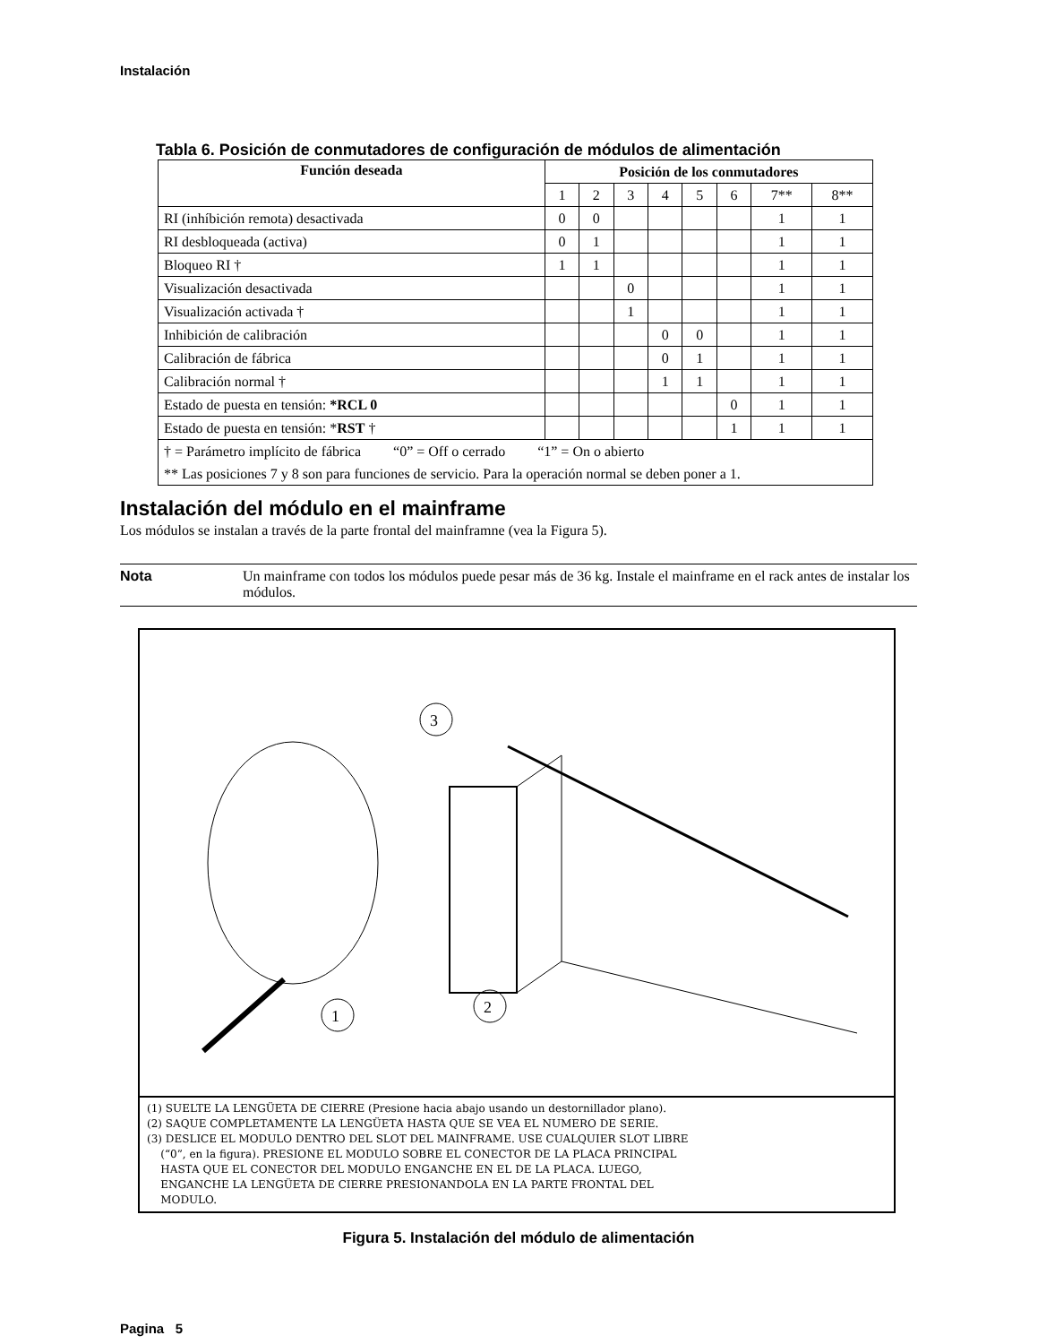Instalación
Tabla 6. Posición de conmutadores de configuración de módulos de alimentación
| Función deseada | Posición de los conmutadores | | | | | | | |
| --- | --- | --- | --- | --- | --- | --- | --- | --- |
| | 1 | 2 | 3 | 4 | 5 | 6 | 7** | 8** |
| RI (inhíbición remota) desactivada | 0 | 0 | | | | | 1 | 1 |
| RI desbloqueada (activa) | 0 | 1 | | | | | 1 | 1 |
| Bloqueo RI † | 1 | 1 | | | | | 1 | 1 |
| Visualización desactivada | | | 0 | | | | 1 | 1 |
| Visualización activada † | | | 1 | | | | 1 | 1 |
| Inhibición de calibración | | | | 0 | 0 | | 1 | 1 |
| Calibración de fábrica | | | | 0 | 1 | | 1 | 1 |
| Calibración normal † | | | | 1 | 1 | | 1 | 1 |
| Estado de puesta en tensión: *RCL 0 | | | | | | 0 | 1 | 1 |
| Estado de puesta en tensión: * RST † | | | | | | 1 | 1 | 1 |
| † = Parámetro implícito de fábrica “0” = Off o cerrado “1” = On o abierto | | | | | | | | |
| ** Las posiciones 7 y 8 son para funciones de servicio. Para la operación normal se deben poner a 1. | | | | | | | | |
Instalación del módulo en el mainframe
Los módulos se instalan a través de la parte frontal del mainframne (vea la Figura 5).
Nota Un mainframe con todos los módulos puede pesar más de 36 kg. Instale el mainframe en el rack antes de instalar los módulos.
3
1
2
(1) SUELTE LA LENGÜETA DE CIERRE (Presione hacia abajo usando un destornillador plano).
(2) SAQUE COMPLETAMENTE LA LENGÜETA HASTA QUE SE VEA EL NUMERO DE SERIE.
(3) DESLICE EL MODULO DENTRO DEL SLOT DEL MAINFRAME. USE CUALQUIER SLOT LIBRE
(“0”, en la figura). PRESIONE EL MODULO SOBRE EL CONECTOR DE LA PLACA PRINCIPAL
HASTA QUE EL CONECTOR DEL MODULO ENGANCHE EN EL DE LA PLACA. LUEGO,
ENGANCHE LA LENGÜETA DE CIERRE PRESIONANDOLA EN LA PARTE FRONTAL DEL
MODULO.
Figura 5. Instalación del módulo de alimentación
Pagina 5